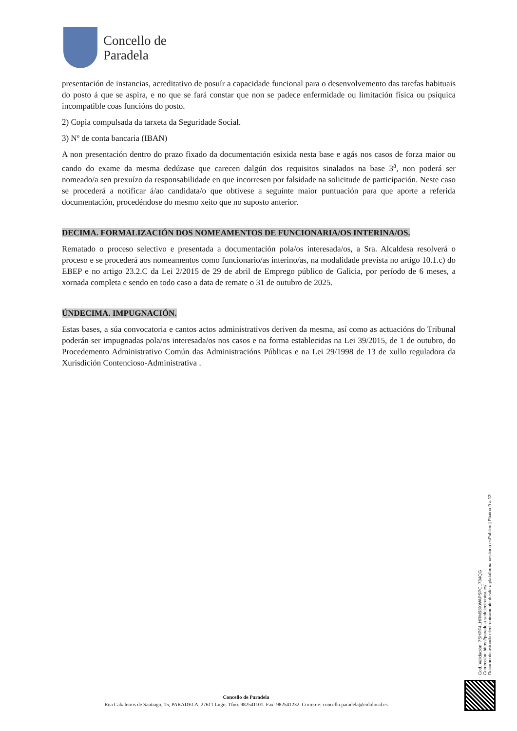Concello de
Paradela
presentación de instancias, acreditativo de posuír a capacidade funcional para o desenvolvemento das tarefas habituais do posto á que se aspira, e no que se fará constar que non se padece enfermidade ou limitación física ou psíquica incompatible coas funcións do posto.
2) Copia compulsada da tarxeta da Seguridade Social.
3) Nº de conta bancaria (IBAN)
A non presentación dentro do prazo fixado da documentación esixida nesta base e agás nos casos de forza maior ou cando do exame da mesma dedúzase que carecen dalgún dos requisitos sinalados na base 3<sup>a</sup>, non poderá ser nomeado/a sen prexuízo da responsabilidade en que incorresen por falsidade na solicitude de participación. Neste caso se procederá a notificar á/ao candidata/o que obtivese a seguinte maior puntuación para que aporte a referida documentación, procedéndose do mesmo xeito que no suposto anterior.
DECIMA. FORMALIZACIÓN DOS NOMEAMENTOS DE FUNCIONARIA/OS INTERINA/OS.
Rematado o proceso selectivo e presentada a documentación pola/os interesada/os, a Sra. Alcaldesa resolverá o proceso e se procederá aos nomeamentos como funcionario/as interino/as, na modalidade prevista no artigo 10.1.c) do EBEP e no artigo 23.2.C da Lei 2/2015 de 29 de abril de Emprego público de Galicia, por período de 6 meses, a xornada completa e sendo en todo caso a data de remate o 31 de outubro de 2025.
ÚNDECIMA. IMPUGNACIÓN.
Estas bases, a súa convocatoria e cantos actos administrativos deriven da mesma, así como as actuacións do Tribunal poderán ser impugnadas pola/os interesada/os nos casos e na forma establecidas na Lei 39/2015, de 1 de outubro, do Procedemento Administrativo Común das Administracións Públicas e na Lei 29/1998 de 13 de xullo reguladora da Xurisdición Contencioso-Administrativa .
Cod. Validación: 7SHPF4LHRM93XWAPSPCL734QG
Corrección: https://paradela.sedelectronica.es/
Documento asinado electronicamente desde a plataforma xestiona esPublico | Páxina 9 a 13
Concello de Paradela
Rua Cabaleiros de Santiago, 15, PARADELA. 27611 Lugo. Tfno. 982541101. Fax: 982541232. Correo-e: concello.paradela@eidolocal.es